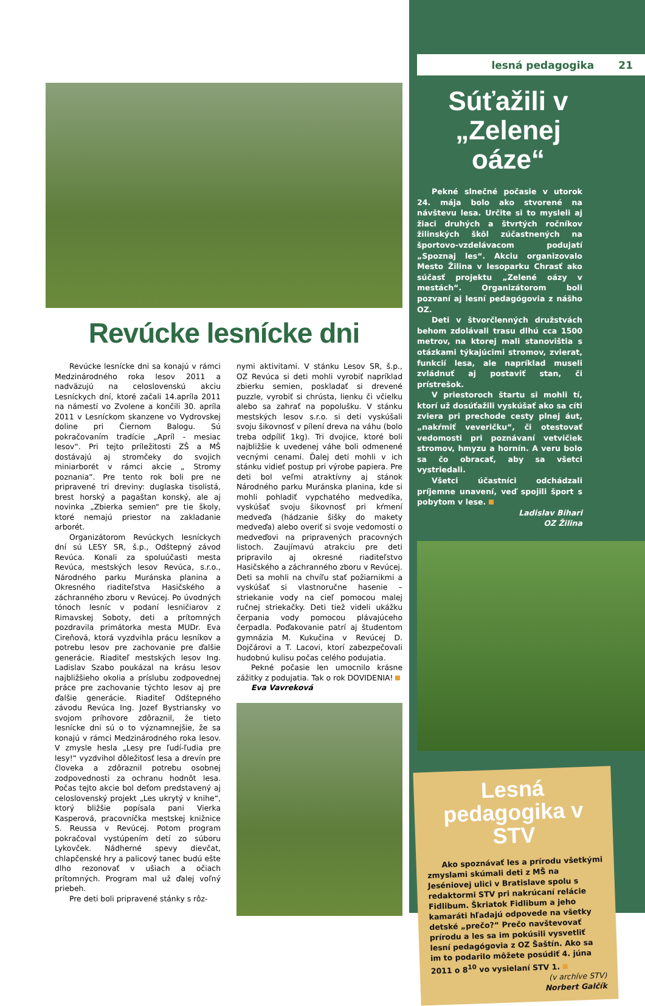Revúcke lesnícke dni
Revúcke lesnícke dni sa konajú v rámci Medzinárodného roka lesov 2011 a nadväzujú na celoslovenskú akciu Lesníckych dní, ktoré začali 14.apríla 2011 na námestí vo Zvolene a končili 30. apríla 2011 v Lesníckom skanzene vo Vydrovskej doline pri Čiernom Balogu. Sú pokračovaním tradície „Apríl - mesiac lesov“. Pri tejto príležitosti ZŠ a MŠ dostávajú aj stromčeky do svojich miniarborét v rámci akcie „ Stromy poznania“. Pre tento rok boli pre ne pripravené tri dreviny: duglaska tisolistá, brest horský a pagaštan konský, ale aj novinka „Zbierka semien“ pre tie školy, ktoré nemajú priestor na zakladanie arborét.
Organizátorom Revúckych lesníckych dní sú LESY SR, š.p., Odštepný závod Revúca. Konali za spoluúčasti mesta Revúca, mestských lesov Revúca, s.r.o., Národného parku Muránska planina a Okresného riaditeľstva Hasičského a záchranného zboru v Revúcej. Po úvodných tónoch lesníc v podaní lesničiarov z Rimavskej Soboty, deti a prítomných pozdravila primátorka mesta MUDr. Eva Cireňová, ktorá vyzdvihla prácu lesníkov a potrebu lesov pre zachovanie pre ďalšie generácie. Riaditeľ mestských lesov Ing. Ladislav Szabo poukázal na krásu lesov najbližšieho okolia a príslubu zodpovednej práce pre zachovanie týchto lesov aj pre ďalšie generácie. Riaditeľ Odštepného závodu Revúca Ing. Jozef Bystriansky vo svojom príhovore zdôraznil, že tieto lesnícke dni sú o to významnejšie, že sa konajú v rámci Medzinárodného roka lesov. V zmysle hesla „Lesy pre ľudí-ľudia pre lesy!“ vyzdvihol dôležitosť lesa a drevín pre človeka a zdôraznil potrebu osobnej zodpovednosti za ochranu hodnôt lesa. Počas tejto akcie bol deťom predstavený aj celoslovenský projekt „Les ukrytý v knihe“, ktorý bližšie popísala pani Vierka Kasperová, pracovníčka mestskej knižnice S. Reussa v Revúcej. Potom program pokračoval vystúpením detí zo súboru Lykovček. Nádherné spevy dievčat, chlapčenské hry a palicový tanec budú ešte dlho rezonovať v ušiach a očiach prítomných. Program mal už ďalej voľný priebeh.
Pre deti boli pripravené stánky s rôz-
nymi aktivitami. V stánku Lesov SR, š.p., OZ Revúca si deti mohli vyrobiť napríklad zbierku semien, poskladať si drevené puzzle, vyrobiť si chrústa, lienku či včielku alebo sa zahrať na popolušku. V stánku mestských lesov s.r.o. si deti vyskúšali svoju šikovnosť v pílení dreva na váhu (bolo treba odpíliť 1kg). Tri dvojice, ktoré boli najbližšie k uvedenej váhe boli odmenené vecnými cenami. Ďalej deti mohli v ich stánku vidieť postup pri výrobe papiera. Pre deti bol veľmi atraktívny aj stánok Národného parku Muránska planina, kde si mohli pohladiť vypchatého medvedíka, vyskúšať svoju šikovnosť pri kŕmení medveďa (hádzanie šišky do makety medveďa) alebo overiť si svoje vedomosti o medveďovi na pripravených pracovných listoch. Zaujímavú atrakciu pre deti pripravilo aj okresné riaditeľstvo Hasičského a záchranného zboru v Revúcej. Deti sa mohli na chvíľu stať požiarnikmi a vyskúšať si vlastnoručne hasenie – striekanie vody na cieľ pomocou malej ručnej striekačky. Deti tiež videli ukážku čerpania vody pomocou plávajúceho čerpadla. Poďakovanie patrí aj študentom gymnázia M. Kukučina v Revúcej D. Dojčárovi a T. Lacovi, ktorí zabezpečovali hudobnú kulisu počas celého podujatia.
Pekné počasie len umocnilo krásne zážitky z podujatia. Tak o rok DOVIDENIA!
Eva Vavreková
lesná pedagogika 21
Súťažili v „Zelenej oáze“
Pekné slnečné počasie v utorok 24. mája bolo ako stvorené na návštevu lesa. Určite si to mysleli aj žiaci druhých a štvrtých ročníkov žilinských škôl zúčastnených na športovo-vzdelávacom podujatí „Spoznaj les“. Akciu organizovalo Mesto Žilina v lesoparku Chrasť ako súčasť projektu „Zelené oázy v mestách“. Organizátorom boli pozvaní aj lesní pedagógovia z nášho OZ.
Deti v štvorčlenných družstvách behom zdolávali trasu dlhú cca 1500 metrov, na ktorej mali stanovištia s otázkami týkajúcimi stromov, zvierat, funkcií lesa, ale napríklad museli zvládnuť aj postaviť stan, či prístrešok.
V priestoroch štartu si mohli tí, ktorí už dosúťažili vyskúšať ako sa cíti zviera pri prechode cesty plnej áut, „nakŕmiť veveričku“, či otestovať vedomosti pri poznávaní vetvičiek stromov, hmyzu a hornín. A veru bolo sa čo obracať, aby sa všetci vystriedali.
Všetci účastníci odchádzali príjemne unavení, veď spojili šport s pobytom v lese.
Ladislav Bihari
OZ Žilina
Lesná pedagogika v STV
Ako spoznávať les a prírodu všetkými zmyslami skúmali deti z MŠ na Jeséniovej ulici v Bratislave spolu s redaktormi STV pri nakrúcaní relácie Fidlibum. Škriatok Fidlibum a jeho kamaráti hľadajú odpovede na všetky detské „prečo?“ Prečo navštevovať prírodu a les sa im pokúsili vysvetliť lesní pedagógovia z OZ Šaštín. Ako sa im to podarilo môžete posúdiť 4. júna 2011 o 8<sup>10</sup> vo vysielaní STV 1.
(v archíve STV)
Norbert Galčík